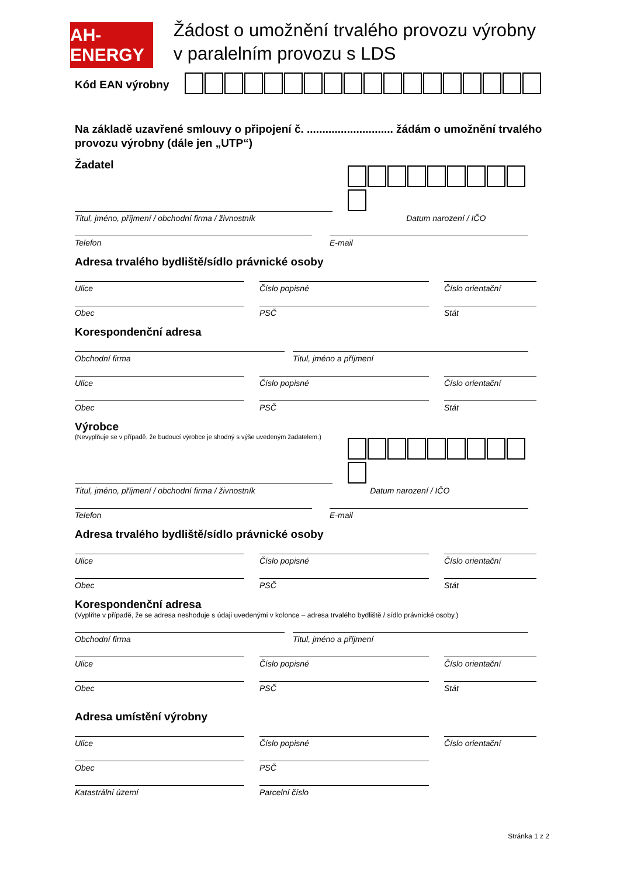AH-ENERGY
Žádost o umožnění trvalého provozu výrobny v paralelním provozu s LDS
Kód EAN výrobny
Na základě uzavřené smlouvy o připojení č. ............................ žádám o umožnění trvalého provozu výrobny (dále jen „UTP“)
Žadatel
Titul, jméno, příjmení / obchodní firma / živnostník
Datum narození / IČO
Telefon E-mail
Adresa trvalého bydliště/sídlo právnické osoby
Ulice Číslo popisné Číslo orientační
Obec PSČ Stát
Korespondenční adresa
Obchodní firma Titul, jméno a příjmení
Ulice Číslo popisné Číslo orientační
Obec PSČ Stát
Výrobce
(Nevyplňuje se v případě, že budoucí výrobce je shodný s výše uvedeným žadatelem.)
Titul, jméno, příjmení / obchodní firma / živnostník
Datum narození / IČO
Telefon E-mail
Adresa trvalého bydliště/sídlo právnické osoby
Ulice Číslo popisné Číslo orientační
Obec PSČ Stát
Korespondenční adresa
(Vyplňte v případě, že se adresa neshoduje s údaji uvedenými v kolonce – adresa trvalého bydliště / sídlo právnické osoby.)
Obchodní firma Titul, jméno a příjmení
Ulice Číslo popisné Číslo orientační
Obec PSČ Stát
Adresa umístění výrobny
Ulice Číslo popisné Číslo orientační
Obec PSČ
Katastrální území Parcelní číslo
Stránka 1 z 2